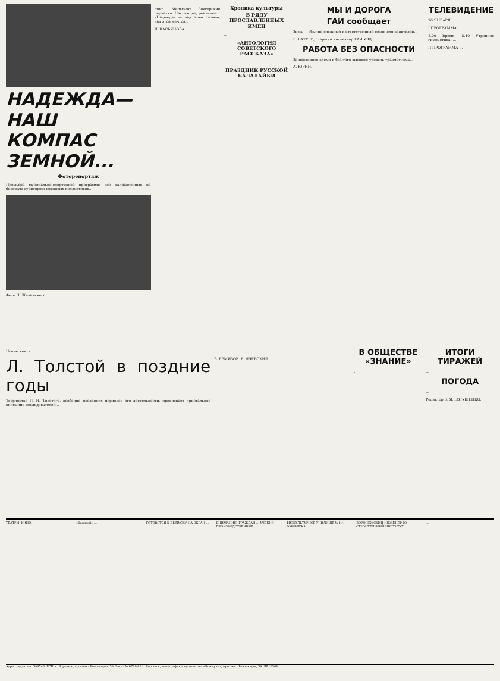НАДЕЖДА—НАШ КОМПАС ЗЕМНОЙ...
Фоторепортаж
Премьера музыкально-спортивной программы вос направленных на большую аудиторию цирковых коллективов...
Фото Н. Желамского.
ринг. Мелькают боксерские перчатки. Настоящие, реальные... «Надежда» — над этим словом, над этой мечтой...
Л. КАСЬЯНОВА.
Хроника культуры
В РЯДУ ПРОСЛАВЛЕННЫХ ИМЕН
...
«АНТОЛОГИЯ СОВЕТСКОГО РАССКАЗА»
...
ПРАЗДНИК РУССКОЙ БАЛАЛАЙКИ
...
МЫ И ДОРОГА
ГАИ сообщает
Зима — обычно сложный и ответственный сезон для водителей...
В. БАТУЕВ, старший инспектор ГАИ УВД.
РАБОТА БЕЗ ОПАСНОСТИ
За последнее время и без того высокий уровень травматизма...
А. ЮРИН.
ТЕЛЕВИДЕНИЕ
26 ЯНВАРЯ
I ПРОГРАММА
8.00 Время. 8.40 Утренняя гимнастика. ...
II ПРОГРАММА ...
Новые книги
Л. Толстой в поздние годы
Творчество Л. Н. Толстого, особенно последних периодов его деятельности, привлекает пристальное внимание исследователей...
...
В. РЕМИЗОВ. В. ЯЧЕВСКИЙ.
В ОБЩЕСТВЕ «ЗНАНИЕ»
...
ИТОГИ ТИРАЖЕЙ
...
ПОГОДА
...
Редактор В. Я. ЕВТУШЕНКО.
ТЕАТРЫ. КИНО. «Колизей» ... ГОТОВЯТСЯ К ВЫПУСКУ НА ЭКРАН ...
ВНИМАНИЮ ГРАЖДАН ... УЧЕБНО-ПРОИЗВОДСТВЕННЫЕ
ФИЗКУЛЬТУРНОЕ УЧИЛИЩЕ № 1 г. ВОРОНЕЖА ...
ВОРОНЕЖСКИЙ ИНЖЕНЕРНО-СТРОИТЕЛЬНЫЙ ИНСТИТУТ ...
...
Адрес редакции: 394746, ГСП, г. Воронеж, проспект Революции, 39. Заказ № 8720-81 г. Воронеж, типография издательства «Коммуна», проспект Революции, 39. ЛЕ10504